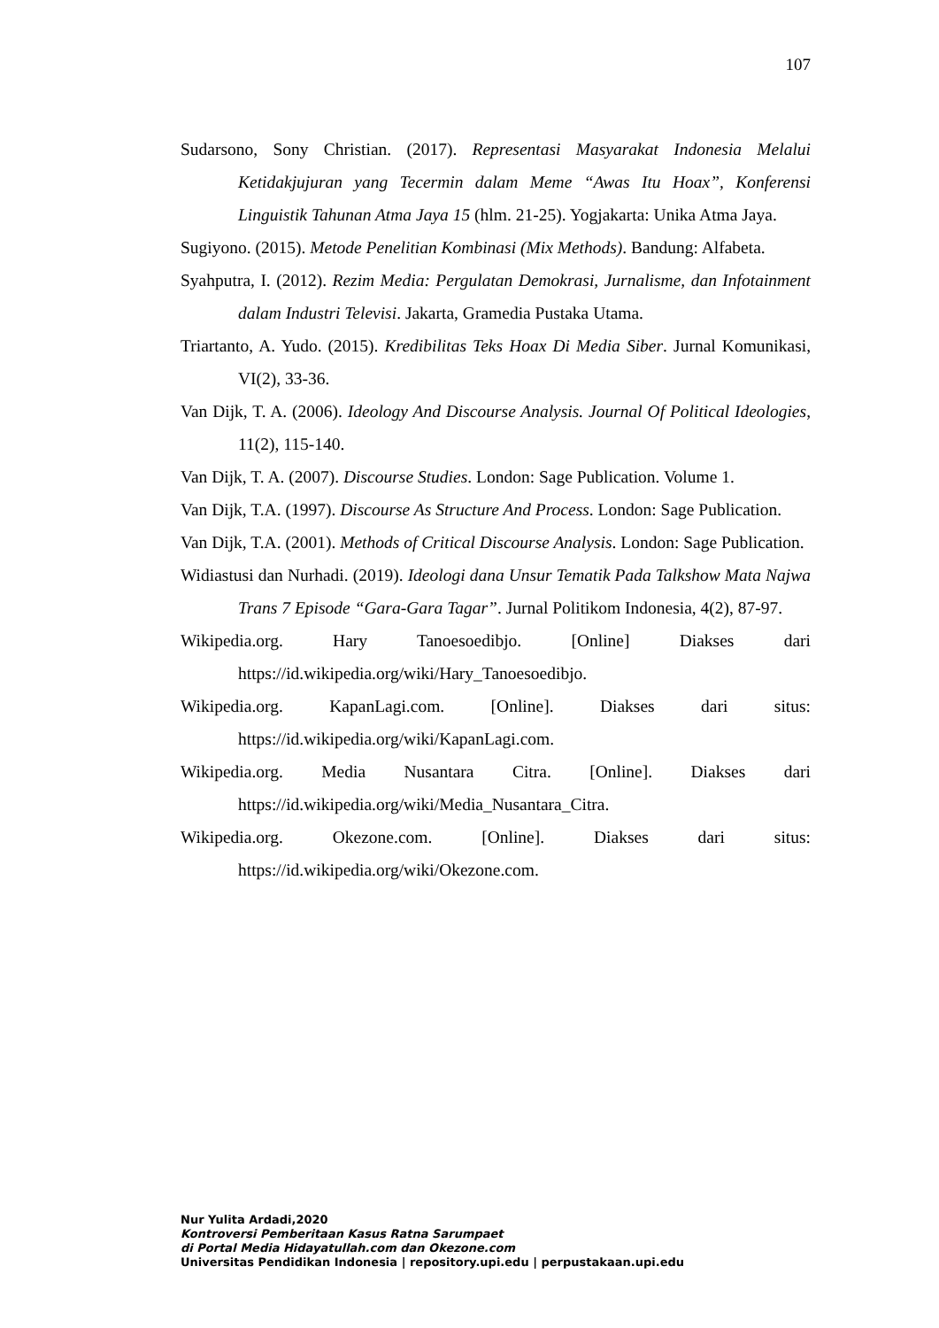107
Sudarsono, Sony Christian. (2017). Representasi Masyarakat Indonesia Melalui Ketidakjujuran yang Tecermin dalam Meme “Awas Itu Hoax”, Konferensi Linguistik Tahunan Atma Jaya 15 (hlm. 21-25). Yogjakarta: Unika Atma Jaya.
Sugiyono. (2015). Metode Penelitian Kombinasi (Mix Methods). Bandung: Alfabeta.
Syahputra, I. (2012). Rezim Media: Pergulatan Demokrasi, Jurnalisme, dan Infotainment dalam Industri Televisi. Jakarta, Gramedia Pustaka Utama.
Triartanto, A. Yudo. (2015). Kredibilitas Teks Hoax Di Media Siber. Jurnal Komunikasi, VI(2), 33-36.
Van Dijk, T. A. (2006). Ideology And Discourse Analysis. Journal Of Political Ideologies, 11(2), 115-140.
Van Dijk, T. A. (2007). Discourse Studies. London: Sage Publication. Volume 1.
Van Dijk, T.A. (1997). Discourse As Structure And Process. London: Sage Publication.
Van Dijk, T.A. (2001). Methods of Critical Discourse Analysis. London: Sage Publication.
Widiastusi dan Nurhadi. (2019). Ideologi dana Unsur Tematik Pada Talkshow Mata Najwa Trans 7 Episode “Gara-Gara Tagar”. Jurnal Politikom Indonesia, 4(2), 87-97.
Wikipedia.org. Hary Tanoesoedibjo. [Online] Diakses dari https://id.wikipedia.org/wiki/Hary_Tanoesoedibjo.
Wikipedia.org. KapanLagi.com. [Online]. Diakses dari situs: https://id.wikipedia.org/wiki/KapanLagi.com.
Wikipedia.org. Media Nusantara Citra. [Online]. Diakses dari https://id.wikipedia.org/wiki/Media_Nusantara_Citra.
Wikipedia.org. Okezone.com. [Online]. Diakses dari situs: https://id.wikipedia.org/wiki/Okezone.com.
Nur Yulita Ardadi,2020
Kontroversi Pemberitaan Kasus Ratna Sarumpaet
di Portal Media Hidayatullah.com dan Okezone.com
Universitas Pendidikan Indonesia | repository.upi.edu | perpustakaan.upi.edu